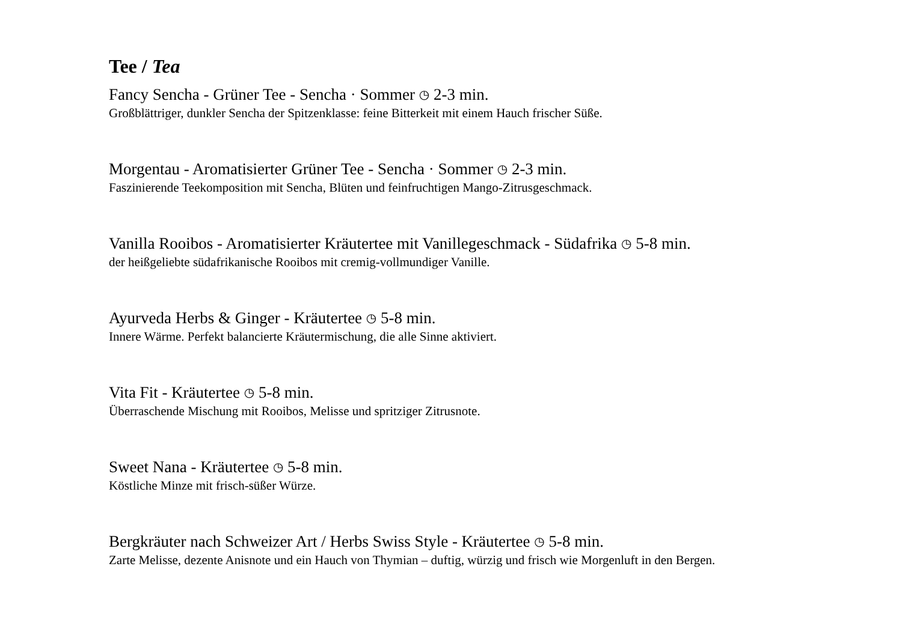Tee / Tea
Fancy Sencha - Grüner Tee - Sencha · Sommer ◷ 2-3 min.
Großblättriger, dunkler Sencha der Spitzenklasse: feine Bitterkeit mit einem Hauch frischer Süße.
Morgentau - Aromatisierter Grüner Tee - Sencha · Sommer ◷ 2-3 min.
Faszinierende Teekomposition mit Sencha, Blüten und feinfruchtigen Mango-Zitrusgeschmack.
Vanilla Rooibos - Aromatisierter Kräutertee mit Vanillegeschmack - Südafrika ◷ 5-8 min.
der heißgeliebte südafrikanische Rooibos mit cremig-vollmundiger Vanille.
Ayurveda Herbs & Ginger - Kräutertee ◷ 5-8 min.
Innere Wärme. Perfekt balancierte Kräutermischung, die alle Sinne aktiviert.
Vita Fit - Kräutertee ◷ 5-8 min.
Überraschende Mischung mit Rooibos, Melisse und spritziger Zitrusnote.
Sweet Nana - Kräutertee ◷ 5-8 min.
Köstliche Minze mit frisch-süßer Würze.
Bergkräuter nach Schweizer Art / Herbs Swiss Style - Kräutertee ◷ 5-8 min.
Zarte Melisse, dezente Anisnote und ein Hauch von Thymian – duftig, würzig und frisch wie Morgenluft in den Bergen.